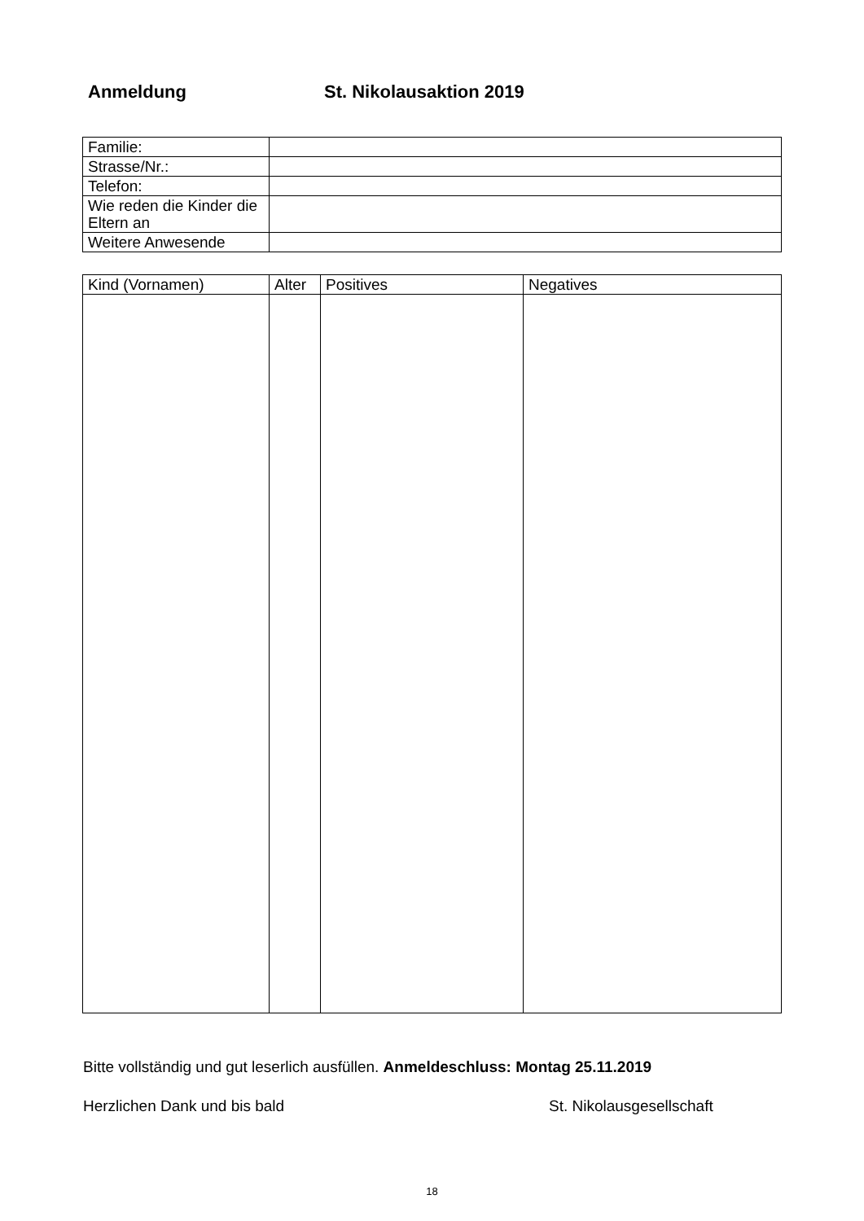Anmeldung St. Nikolausaktion 2019
| Familie: | |
| Strasse/Nr.: | |
| Telefon: | |
| Wie reden die Kinder die Eltern an | |
| Weitere Anwesende | |
| Kind (Vornamen) | Alter | Positives | Negatives |
| --- | --- | --- | --- |
Bitte vollständig und gut leserlich ausfüllen. Anmeldeschluss: Montag 25.11.2019
Herzlichen Dank und bis bald St. Nikolausgesellschaft
18